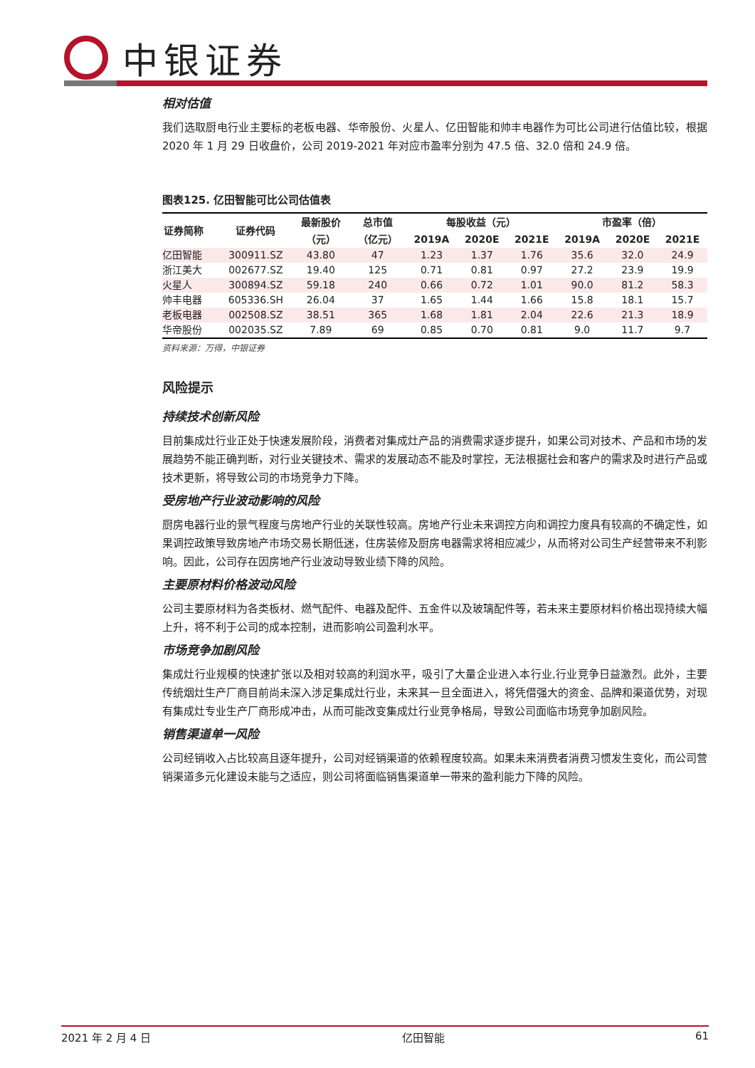中银证券
相对估值
我们选取厨电行业主要标的老板电器、华帝股份、火星人、亿田智能和帅丰电器作为可比公司进行估值比较，根据 2020 年 1 月 29 日收盘价，公司 2019-2021 年对应市盈率分别为 47.5 倍、32.0 倍和 24.9 倍。
图表125. 亿田智能可比公司估值表
| 证券简称 | 证券代码 | 最新股价 | 总市值 | 每股收益（元） | | | 市盈率（倍） | | |
| --- | --- | --- | --- | --- | --- | --- | --- | --- | --- |
| | | （元） | （亿元） | 2019A | 2020E | 2021E | 2019A | 2020E | 2021E |
| 亿田智能 | 300911.SZ | 43.80 | 47 | 1.23 | 1.37 | 1.76 | 35.6 | 32.0 | 24.9 |
| 浙江美大 | 002677.SZ | 19.40 | 125 | 0.71 | 0.81 | 0.97 | 27.2 | 23.9 | 19.9 |
| 火星人 | 300894.SZ | 59.18 | 240 | 0.66 | 0.72 | 1.01 | 90.0 | 81.2 | 58.3 |
| 帅丰电器 | 605336.SH | 26.04 | 37 | 1.65 | 1.44 | 1.66 | 15.8 | 18.1 | 15.7 |
| 老板电器 | 002508.SZ | 38.51 | 365 | 1.68 | 1.81 | 2.04 | 22.6 | 21.3 | 18.9 |
| 华帝股份 | 002035.SZ | 7.89 | 69 | 0.85 | 0.70 | 0.81 | 9.0 | 11.7 | 9.7 |
资料来源：万得，中银证券
风险提示
持续技术创新风险
目前集成灶行业正处于快速发展阶段，消费者对集成灶产品的消费需求逐步提升，如果公司对技术、产品和市场的发展趋势不能正确判断，对行业关键技术、需求的发展动态不能及时掌控，无法根据社会和客户的需求及时进行产品或技术更新，将导致公司的市场竞争力下降。
受房地产行业波动影响的风险
厨房电器行业的景气程度与房地产行业的关联性较高。房地产行业未来调控方向和调控力度具有较高的不确定性，如果调控政策导致房地产市场交易长期低迷，住房装修及厨房电器需求将相应减少，从而将对公司生产经营带来不利影响。因此，公司存在因房地产行业波动导致业绩下降的风险。
主要原材料价格波动风险
公司主要原材料为各类板材、燃气配件、电器及配件、五金件以及玻璃配件等，若未来主要原材料价格出现持续大幅上升，将不利于公司的成本控制，进而影响公司盈利水平。
市场竞争加剧风险
集成灶行业规模的快速扩张以及相对较高的利润水平，吸引了大量企业进入本行业,行业竞争日益激烈。此外，主要传统烟灶生产厂商目前尚未深入涉足集成灶行业，未来其一旦全面进入，将凭借强大的资金、品牌和渠道优势，对现有集成灶专业生产厂商形成冲击，从而可能改变集成灶行业竞争格局，导致公司面临市场竞争加剧风险。
销售渠道单一风险
公司经销收入占比较高且逐年提升，公司对经销渠道的依赖程度较高。如果未来消费者消费习惯发生变化，而公司营销渠道多元化建设未能与之适应，则公司将面临销售渠道单一带来的盈利能力下降的风险。
2021 年 2 月 4 日 亿田智能 61